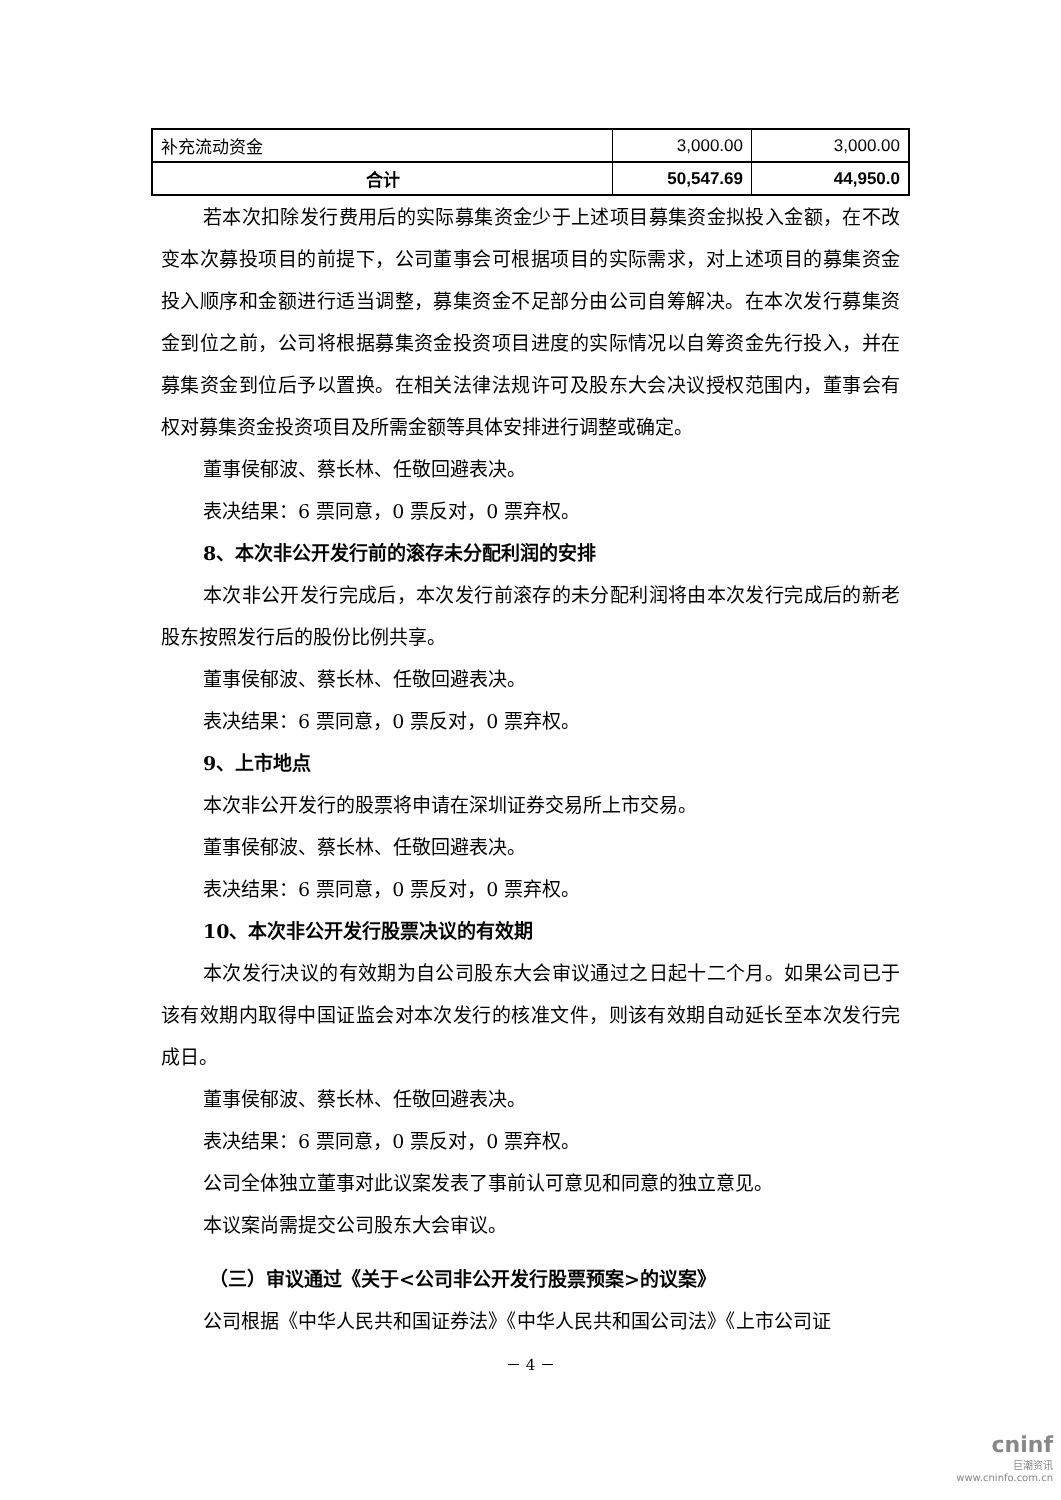| 补充流动资金 | 3,000.00 | 3,000.00 |
| 合计 | 50,547.69 | 44,950.0 |
若本次扣除发行费用后的实际募集资金少于上述项目募集资金拟投入金额，在不改变本次募投项目的前提下，公司董事会可根据项目的实际需求，对上述项目的募集资金投入顺序和金额进行适当调整，募集资金不足部分由公司自筹解决。在本次发行募集资金到位之前，公司将根据募集资金投资项目进度的实际情况以自筹资金先行投入，并在募集资金到位后予以置换。在相关法律法规许可及股东大会决议授权范围内，董事会有权对募集资金投资项目及所需金额等具体安排进行调整或确定。
董事侯郁波、蔡长林、任敬回避表决。
表决结果：6 票同意，0 票反对，0 票弃权。
8、本次非公开发行前的滚存未分配利润的安排
本次非公开发行完成后，本次发行前滚存的未分配利润将由本次发行完成后的新老股东按照发行后的股份比例共享。
董事侯郁波、蔡长林、任敬回避表决。
表决结果：6 票同意，0 票反对，0 票弃权。
9、上市地点
本次非公开发行的股票将申请在深圳证券交易所上市交易。
董事侯郁波、蔡长林、任敬回避表决。
表决结果：6 票同意，0 票反对，0 票弃权。
10、本次非公开发行股票决议的有效期
本次发行决议的有效期为自公司股东大会审议通过之日起十二个月。如果公司已于该有效期内取得中国证监会对本次发行的核准文件，则该有效期自动延长至本次发行完成日。
董事侯郁波、蔡长林、任敬回避表决。
表决结果：6 票同意，0 票反对，0 票弃权。
公司全体独立董事对此议案发表了事前认可意见和同意的独立意见。
本议案尚需提交公司股东大会审议。
（三）审议通过《关于<公司非公开发行股票预案>的议案》
公司根据《中华人民共和国证券法》《中华人民共和国公司法》《上市公司证
－ 4 －
cninf
巨潮资讯
www.cninfo.com.cn